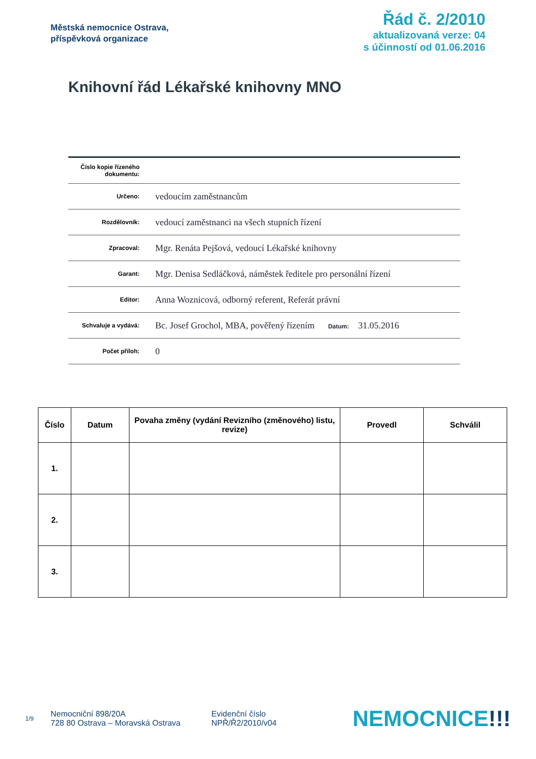Městská nemocnice Ostrava,
příspěvková organizace
Řád č. 2/2010
aktualizovaná verze: 04
s účinností od 01.06.2016
Knihovní řád Lékařské knihovny MNO
| Číslo kopie řízeného dokumentu: | |
| Určeno: | vedoucím zaměstnancům |
| Rozdělovník: | vedoucí zaměstnanci na všech stupních řízení |
| Zpracoval: | Mgr. Renáta Pejšová, vedoucí Lékařské knihovny |
| Garant: | Mgr. Denisa Sedláčková, náměstek ředitele pro personální řízení |
| Editor: | Anna Woznicová, odborný referent, Referát právní |
| Schvaluje a vydává: | Bc. Josef Grochol, MBA, pověřený řízením Datum: 31.05.2016 |
| Počet příloh: | 0 |
| Číslo | Datum | Povaha změny (vydání Revizního (změnového) listu, revize) | Provedl | Schválil |
| --- | --- | --- | --- | --- |
| 1. | | | | |
| 2. | | | | |
| 3. | | | | |
1/9
Nemocniční 898/20A
728 80 Ostrava – Moravská Ostrava
Evidenční číslo
NPŘ/Ř2/2010/v04
NEMOCNICE!!!